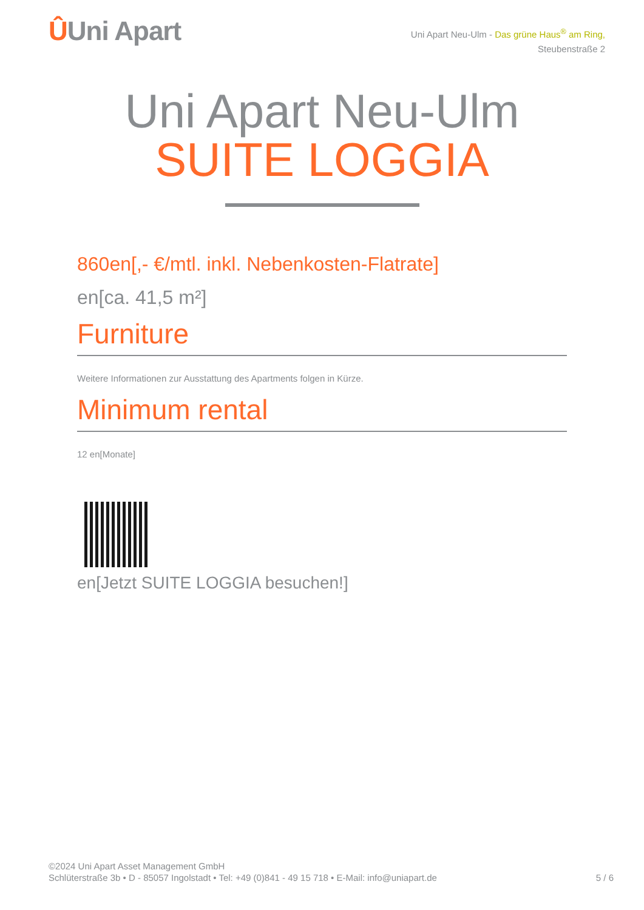ÛUni Apart
Uni Apart Neu-Ulm - Das grüne Haus<sup>®</sup> am Ring,
Steubenstraße 2
Uni Apart Neu-Ulm
SUITE LOGGIA
860en[,- €/mtl. inkl. Nebenkosten-Flatrate]
en[ca. 41,5 m²]
Furniture
Weitere Informationen zur Ausstattung des Apartments folgen in Kürze.
Minimum rental
12 en[Monate]
en[Jetzt SUITE LOGGIA besuchen!]
©2024 Uni Apart Asset Management GmbH
Schlüterstraße 3b • D - 85057 Ingolstadt • Tel: +49 (0)841 - 49 15 718 • E-Mail: info@uniapart.de
5 / 6